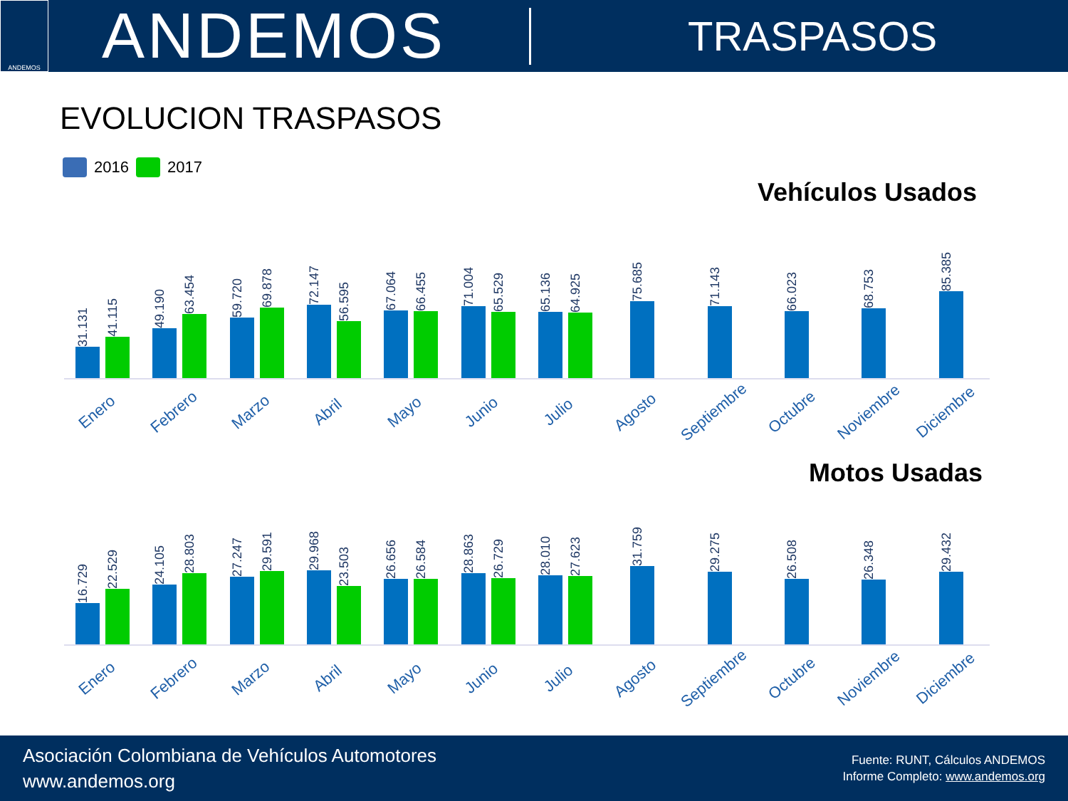ANDEMOS
ANDEMOS
TRASPASOS
EVOLUCION TRASPASOS
2016 2017
Vehículos Usados
31.131
41.115
49.190
63.454
59.720
69.878
72.147
56.595
67.064
66.455
71.004
65.529
65.136
64.925
75.685
71.143
66.023
68.753
85.385
Enero
Febrero
Marzo
Abril
Mayo
Junio
Julio
Agosto
Septiembre
Octubre
Noviembre
Diciembre
Motos Usadas
16.729
22.529
24.105
28.803
27.247
29.591
29.968
23.503
26.656
26.584
28.863
26.729
28.010
27.623
31.759
29.275
26.508
26.348
29.432
Enero
Febrero
Marzo
Abril
Mayo
Junio
Julio
Agosto
Septiembre
Octubre
Noviembre
Diciembre
Asociación Colombiana de Vehículos Automotores
www.andemos.org
Fuente: RUNT, Cálculos ANDEMOS
Informe Completo: www.andemos.org